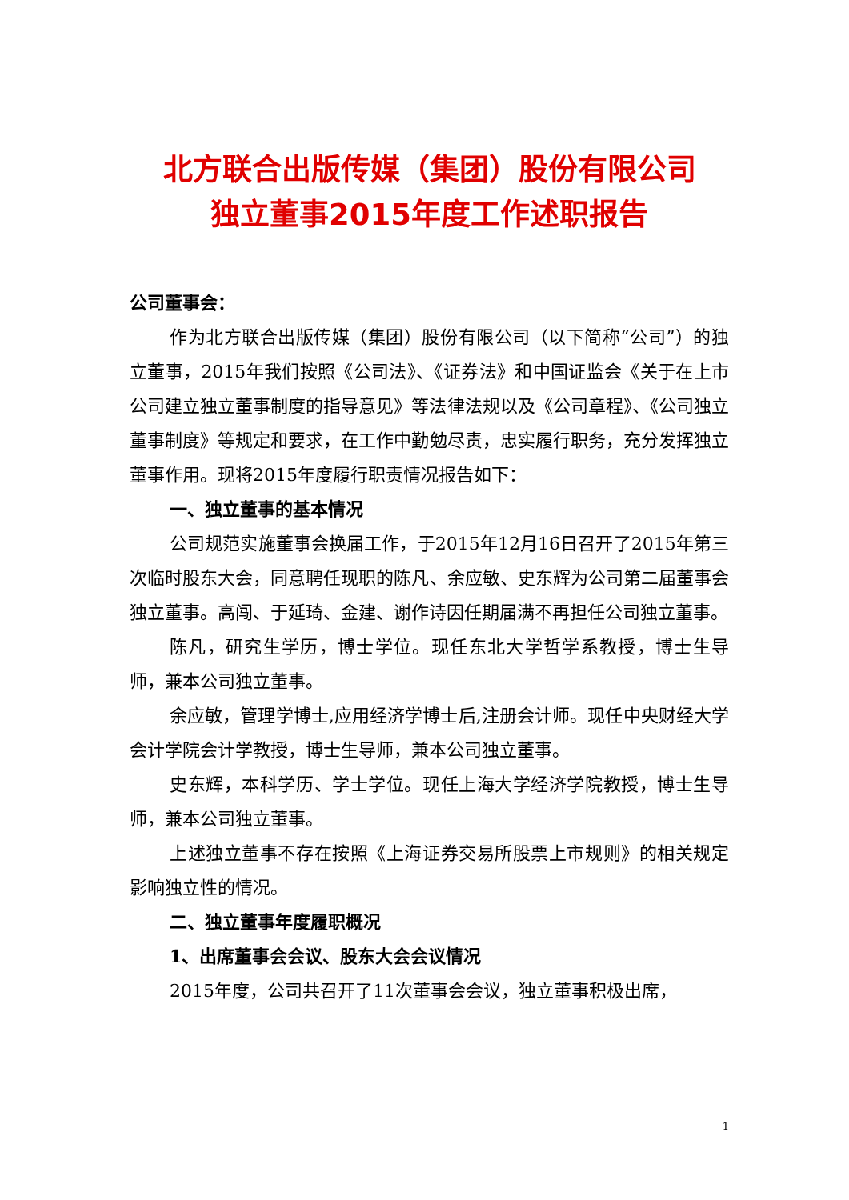北方联合出版传媒（集团）股份有限公司
独立董事2015年度工作述职报告
公司董事会：
作为北方联合出版传媒（集团）股份有限公司（以下简称“公司”）的独立董事，2015年我们按照《公司法》、《证券法》和中国证监会《关于在上市公司建立独立董事制度的指导意见》等法律法规以及《公司章程》、《公司独立董事制度》等规定和要求，在工作中勤勉尽责，忠实履行职务，充分发挥独立董事作用。现将2015年度履行职责情况报告如下：
一、独立董事的基本情况
公司规范实施董事会换届工作，于2015年12月16日召开了2015年第三次临时股东大会，同意聘任现职的陈凡、余应敏、史东辉为公司第二届董事会独立董事。高闯、于延琦、金建、谢作诗因任期届满不再担任公司独立董事。
陈凡，研究生学历，博士学位。现任东北大学哲学系教授，博士生导师，兼本公司独立董事。
余应敏，管理学博士,应用经济学博士后,注册会计师。现任中央财经大学会计学院会计学教授，博士生导师，兼本公司独立董事。
史东辉，本科学历、学士学位。现任上海大学经济学院教授，博士生导师，兼本公司独立董事。
上述独立董事不存在按照《上海证券交易所股票上市规则》的相关规定影响独立性的情况。
二、独立董事年度履职概况
1、出席董事会会议、股东大会会议情况
2015年度，公司共召开了11次董事会会议，独立董事积极出席，
1